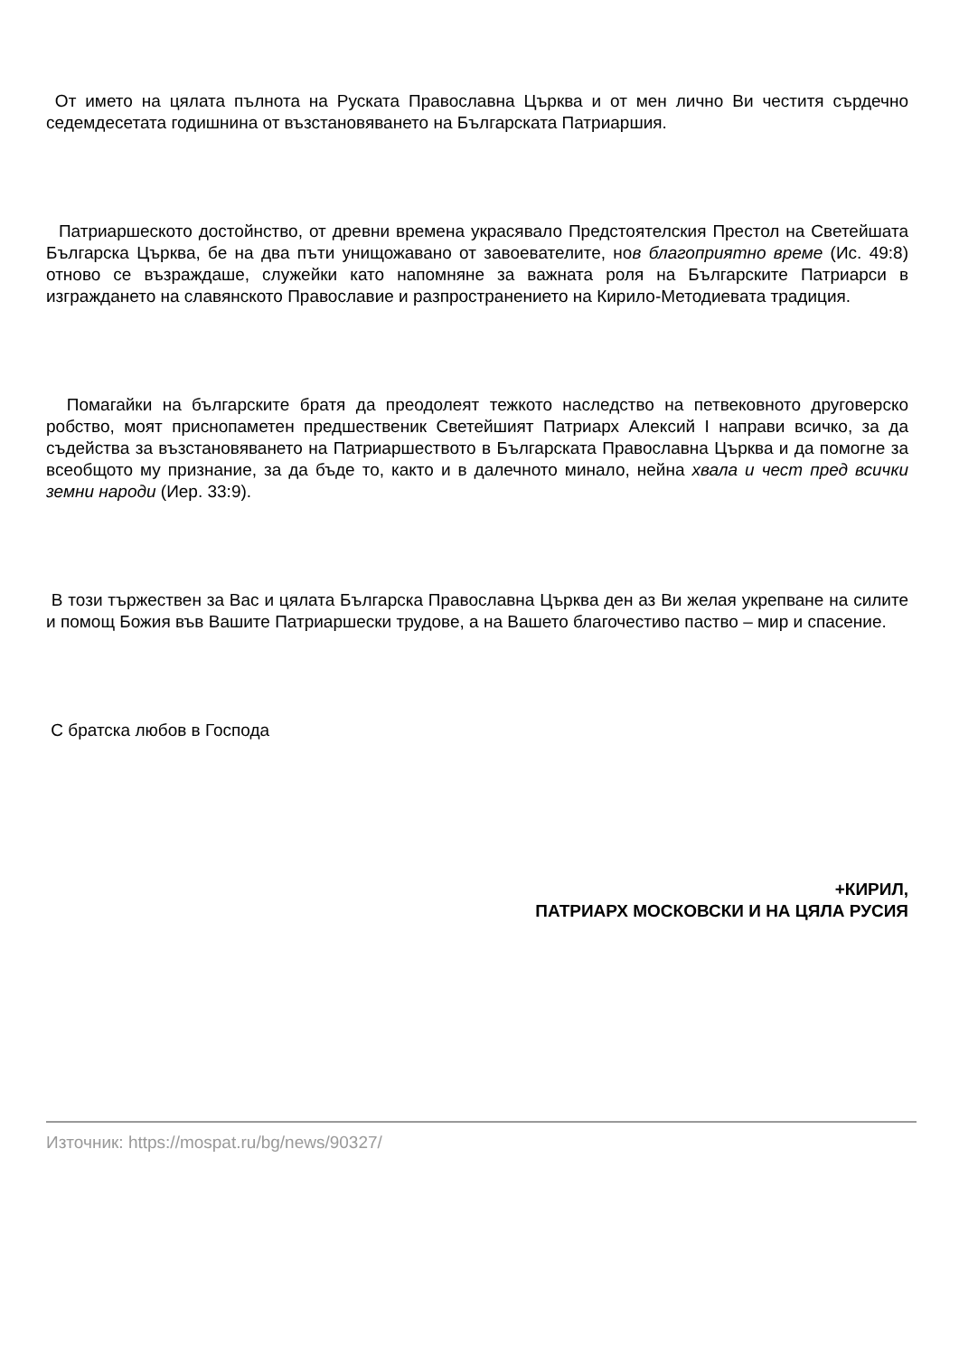От името на цялата пълнота на Руската Православна Църква и от мен лично Ви честитя сърдечно седемдесетата годишнина от възстановяването на Българската Патриаршия.
Патриаршеското достойнство, от древни времена украсявало Предстоятелския Престол на Светейшата Българска Църква, бе на два пъти унищожавано от завоевателите, нов благоприятно време (Ис. 49:8) отново се възраждаше, служейки като напомняне за важната роля на Българските Патриарси в изграждането на славянското Православие и разпространението на Кирило-Методиевата традиция.
Помагайки на българските братя да преодолеят тежкото наследство на петвековното друговерско робство, моят приснопаметен предшественик Светейшият Патриарх Алексий I направи всичко, за да съдейства за възстановяването на Патриаршеството в Българската Православна Църква и да помогне за всеобщото му признание, за да бъде то, както и в далечното минало, нейна хвала и чест пред всички земни народи (Иер. 33:9).
В този тържествен за Вас и цялата Българска Православна Църква ден аз Ви желая укрепване на силите и помощ Божия във Вашите Патриаршески трудове, а на Вашето благочестиво паство – мир и спасение.
С братска любов в Господа
+КИРИЛ,
ПАТРИАРХ МОСКОВСКИ И НА ЦЯЛА РУСИЯ
Източник: https://mospat.ru/bg/news/90327/